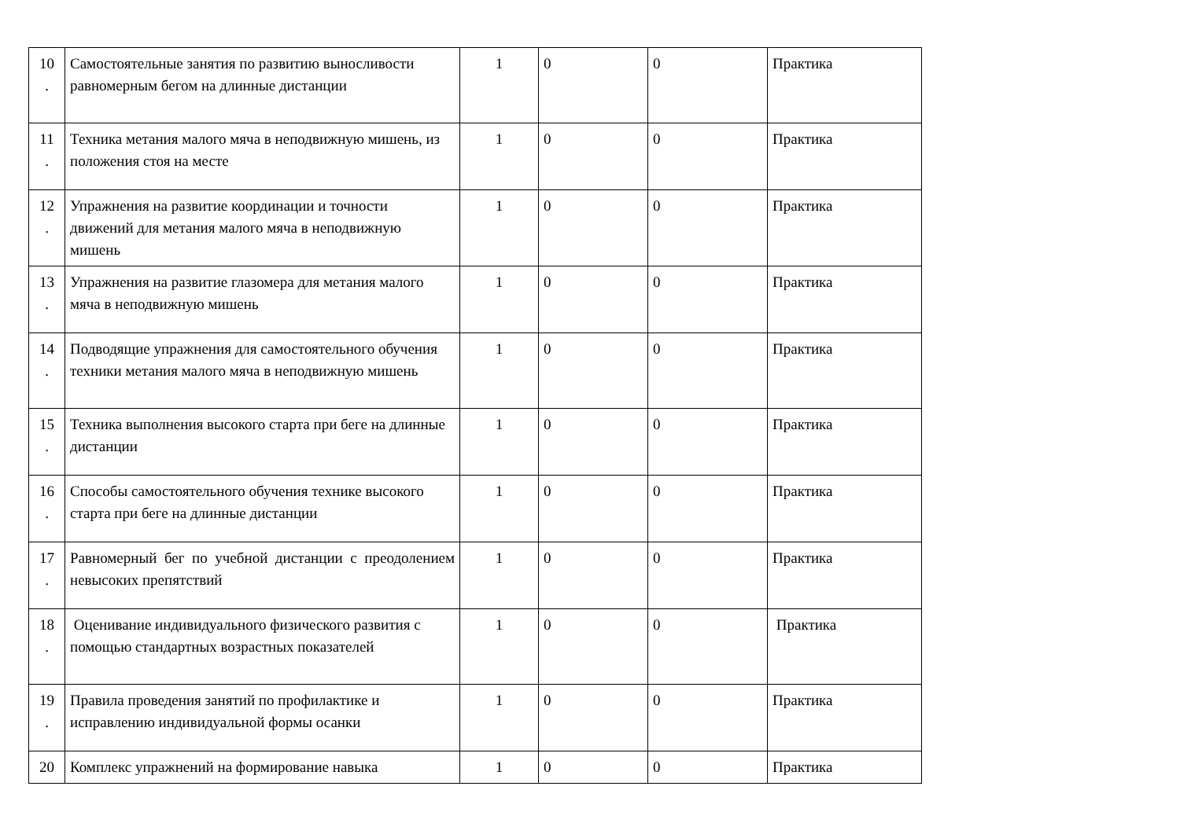| 10 . | Самостоятельные занятия по развитию выносливости равномерным бегом на длинные дистанции | 1 | 0 | 0 | Практика |
| 11 . | Техника метания малого мяча в неподвижную мишень, из положения стоя на месте | 1 | 0 | 0 | Практика |
| 12 . | Упражнения на развитие координации и точности движений для метания малого мяча в неподвижную мишень | 1 | 0 | 0 | Практика |
| 13 . | Упражнения на развитие глазомера для метания малого мяча в неподвижную мишень | 1 | 0 | 0 | Практика |
| 14 . | Подводящие упражнения для самостоятельного обучения техники метания малого мяча в неподвижную мишень | 1 | 0 | 0 | Практика |
| 15 . | Техника выполнения высокого старта при беге на длинные дистанции | 1 | 0 | 0 | Практика |
| 16 . | Способы самостоятельного обучения технике высокого старта при беге на длинные дистанции | 1 | 0 | 0 | Практика |
| 17 . | Равномерный бег по учебной дистанции с преодолением невысоких препятствий | 1 | 0 | 0 | Практика |
| 18 . | Оценивание индивидуального физического развития с помощью стандартных возрастных показателей | 1 | 0 | 0 | Практика |
| 19 . | Правила проведения занятий по профилактике и исправлению индивидуальной формы осанки | 1 | 0 | 0 | Практика |
| 20 | Комплекс упражнений на формирование навыка | 1 | 0 | 0 | Практика |